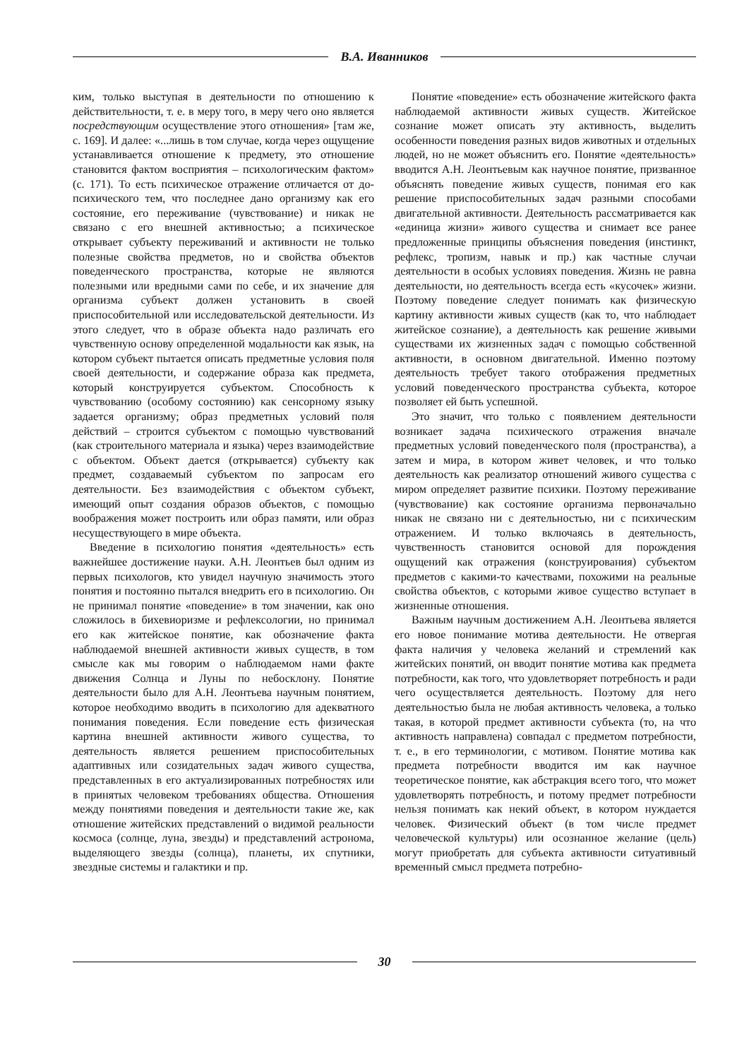В.А. Иванников
ким, только выступая в деятельности по отношению к действительности, т. е. в меру того, в меру чего оно является посредствующим осуществление этого отношения» [там же, с. 169]. И далее: «...лишь в том случае, когда через ощущение устанавливается отношение к предмету, это отношение становится фактом восприятия – психологическим фактом» (с. 171). То есть психическое отражение отличается от до-психического тем, что последнее дано организму как его состояние, его переживание (чувствование) и никак не связано с его внешней активностью; а психическое открывает субъекту переживаний и активности не только полезные свойства предметов, но и свойства объектов поведенческого пространства, которые не являются полезными или вредными сами по себе, и их значение для организма субъект должен установить в своей приспособительной или исследовательской деятельности. Из этого следует, что в образе объекта надо различать его чувственную основу определенной модальности как язык, на котором субъект пытается описать предметные условия поля своей деятельности, и содержание образа как предмета, который конструируется субъектом. Способность к чувствованию (особому состоянию) как сенсорному языку задается организму; образ предметных условий поля действий – строится субъектом с помощью чувствований (как строительного материала и языка) через взаимодействие с объектом. Объект дается (открывается) субъекту как предмет, создаваемый субъектом по запросам его деятельности. Без взаимодействия с объектом субъект, имеющий опыт создания образов объектов, с помощью воображения может построить или образ памяти, или образ несуществующего в мире объекта.
Введение в психологию понятия «деятельность» есть важнейшее достижение науки. А.Н. Леонтьев был одним из первых психологов, кто увидел научную значимость этого понятия и постоянно пытался внедрить его в психологию. Он не принимал понятие «поведение» в том значении, как оно сложилось в бихевиоризме и рефлексологии, но принимал его как житейское понятие, как обозначение факта наблюдаемой внешней активности живых существ, в том смысле как мы говорим о наблюдаемом нами факте движения Солнца и Луны по небосклону. Понятие деятельности было для А.Н. Леонтьева научным понятием, которое необходимо вводить в психологию для адекватного понимания поведения. Если поведение есть физическая картина внешней активности живого существа, то деятельность является решением приспособительных адаптивных или созидательных задач живого существа, представленных в его актуализированных потребностях или в принятых человеком требованиях общества. Отношения между понятиями поведения и деятельности такие же, как отношение житейских представлений о видимой реальности космоса (солнце, луна, звезды) и представлений астронома, выделяющего звезды (солнца), планеты, их спутники, звездные системы и галактики и пр.
Понятие «поведение» есть обозначение житейского факта наблюдаемой активности живых существ. Житейское сознание может описать эту активность, выделить особенности поведения разных видов животных и отдельных людей, но не может объяснить его. Понятие «деятельность» вводится А.Н. Леонтьевым как научное понятие, призванное объяснять поведение живых существ, понимая его как решение приспособительных задач разными способами двигательной активности. Деятельность рассматривается как «единица жизни» живого существа и снимает все ранее предложенные принципы объяснения поведения (инстинкт, рефлекс, тропизм, навык и пр.) как частные случаи деятельности в особых условиях поведения. Жизнь не равна деятельности, но деятельность всегда есть «кусочек» жизни. Поэтому поведение следует понимать как физическую картину активности живых существ (как то, что наблюдает житейское сознание), а деятельность как решение живыми существами их жизненных задач с помощью собственной активности, в основном двигательной. Именно поэтому деятельность требует такого отображения предметных условий поведенческого пространства субъекта, которое позволяет ей быть успешной.
Это значит, что только с появлением деятельности возникает задача психического отражения вначале предметных условий поведенческого поля (пространства), а затем и мира, в котором живет человек, и что только деятельность как реализатор отношений живого существа с миром определяет развитие психики. Поэтому переживание (чувствование) как состояние организма первоначально никак не связано ни с деятельностью, ни с психическим отражением. И только включаясь в деятельность, чувственность становится основой для порождения ощущений как отражения (конструирования) субъектом предметов с какими-то качествами, похожими на реальные свойства объектов, с которыми живое существо вступает в жизненные отношения.
Важным научным достижением А.Н. Леонтьева является его новое понимание мотива деятельности. Не отвергая факта наличия у человека желаний и стремлений как житейских понятий, он вводит понятие мотива как предмета потребности, как того, что удовлетворяет потребность и ради чего осуществляется деятельность. Поэтому для него деятельностью была не любая активность человека, а только такая, в которой предмет активности субъекта (то, на что активность направлена) совпадал с предметом потребности, т. е., в его терминологии, с мотивом. Понятие мотива как предмета потребности вводится им как научное теоретическое понятие, как абстракция всего того, что может удовлетворять потребность, и потому предмет потребности нельзя понимать как некий объект, в котором нуждается человек. Физический объект (в том числе предмет человеческой культуры) или осознанное желание (цель) могут приобретать для субъекта активности ситуативный временный смысл предмета потребно-
30